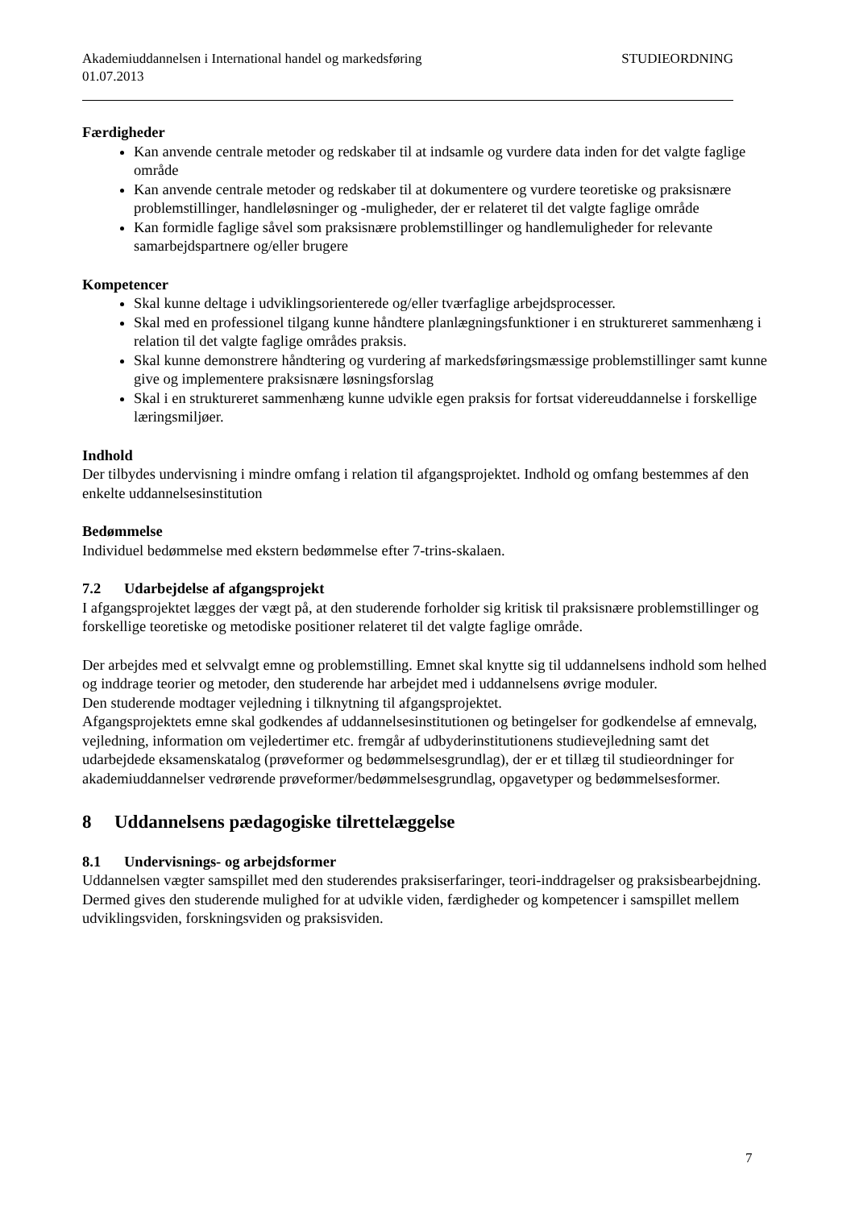Akademiuddannelsen i International handel og markedsføring
01.07.2013 STUDIEORDNING
Færdigheder
Kan anvende centrale metoder og redskaber til at indsamle og vurdere data inden for det valgte faglige område
Kan anvende centrale metoder og redskaber til at dokumentere og vurdere teoretiske og praksisnære problemstillinger, handleløsninger og -muligheder, der er relateret til det valgte faglige område
Kan formidle faglige såvel som praksisnære problemstillinger og handlemuligheder for relevante samarbejdspartnere og/eller brugere
Kompetencer
Skal kunne deltage i udviklingsorienterede og/eller tværfaglige arbejdsprocesser.
Skal med en professionel tilgang kunne håndtere planlægningsfunktioner i en struktureret sammenhæng i relation til det valgte faglige områdes praksis.
Skal kunne demonstrere håndtering og vurdering af markedsføringsmæssige problemstillinger samt kunne give og implementere praksisnære løsningsforslag
Skal i en struktureret sammenhæng kunne udvikle egen praksis for fortsat videreuddannelse i forskellige læringsmiljøer.
Indhold
Der tilbydes undervisning i mindre omfang i relation til afgangsprojektet. Indhold og omfang bestemmes af den enkelte uddannelsesinstitution
Bedømmelse
Individuel bedømmelse med ekstern bedømmelse efter 7-trins-skalaen.
7.2 Udarbejdelse af afgangsprojekt
I afgangsprojektet lægges der vægt på, at den studerende forholder sig kritisk til praksisnære problemstillinger og forskellige teoretiske og metodiske positioner relateret til det valgte faglige område.
Der arbejdes med et selvvalgt emne og problemstilling. Emnet skal knytte sig til uddannelsens indhold som helhed og inddrage teorier og metoder, den studerende har arbejdet med i uddannelsens øvrige moduler.
Den studerende modtager vejledning i tilknytning til afgangsprojektet.
Afgangsprojektets emne skal godkendes af uddannelsesinstitutionen og betingelser for godkendelse af emnevalg, vejledning, information om vejledertimer etc. fremgår af udbyderinstitutionens studievejledning samt det udarbejdede eksamenskatalog (prøveformer og bedømmelsesgrundlag), der er et tillæg til studieordninger for akademiuddannelser vedrørende prøveformer/bedømmelsesgrundlag, opgavetyper og bedømmelsesformer.
8 Uddannelsens pædagogiske tilrettelæggelse
8.1 Undervisnings- og arbejdsformer
Uddannelsen vægter samspillet med den studerendes praksiserfaringer, teori-inddragelser og praksisbearbejdning. Dermed gives den studerende mulighed for at udvikle viden, færdigheder og kompetencer i samspillet mellem udviklingsviden, forskningsviden og praksisviden.
7